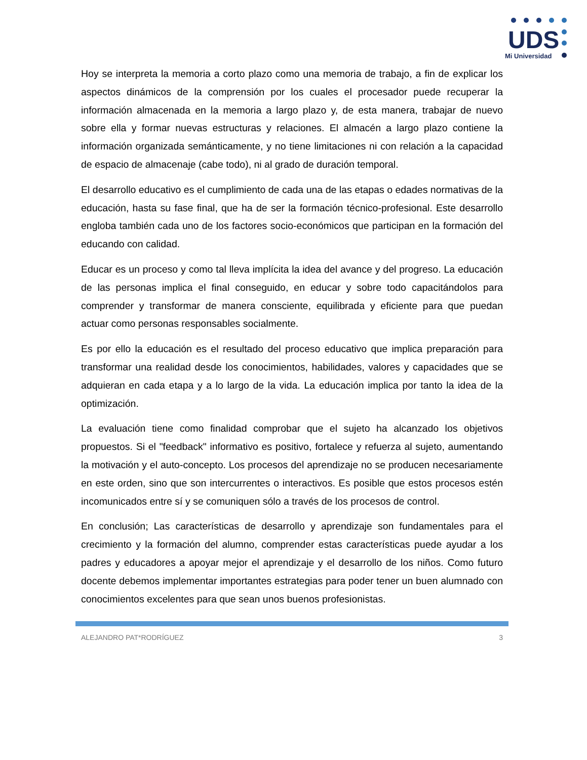UDS
Mi Universidad
Hoy se interpreta la memoria a corto plazo como una memoria de trabajo, a fin de explicar los aspectos dinámicos de la comprensión por los cuales el procesador puede recuperar la información almacenada en la memoria a largo plazo y, de esta manera, trabajar de nuevo sobre ella y formar nuevas estructuras y relaciones. El almacén a largo plazo contiene la información organizada semánticamente, y no tiene limitaciones ni con relación a la capacidad de espacio de almacenaje (cabe todo), ni al grado de duración temporal.
El desarrollo educativo es el cumplimiento de cada una de las etapas o edades normativas de la educación, hasta su fase final, que ha de ser la formación técnico-profesional. Este desarrollo engloba también cada uno de los factores socio-económicos que participan en la formación del educando con calidad.
Educar es un proceso y como tal lleva implícita la idea del avance y del progreso. La educación de las personas implica el final conseguido, en educar y sobre todo capacitándolos para comprender y transformar de manera consciente, equilibrada y eficiente para que puedan actuar como personas responsables socialmente.
Es por ello la educación es el resultado del proceso educativo que implica preparación para transformar una realidad desde los conocimientos, habilidades, valores y capacidades que se adquieran en cada etapa y a lo largo de la vida. La educación implica por tanto la idea de la optimización.
La evaluación tiene como finalidad comprobar que el sujeto ha alcanzado los objetivos propuestos. Si el "feedback" informativo es positivo, fortalece y refuerza al sujeto, aumentando la motivación y el auto-concepto. Los procesos del aprendizaje no se producen necesariamente en este orden, sino que son intercurrentes o interactivos. Es posible que estos procesos estén incomunicados entre sí y se comuniquen sólo a través de los procesos de control.
En conclusión; Las características de desarrollo y aprendizaje son fundamentales para el crecimiento y la formación del alumno, comprender estas características puede ayudar a los padres y educadores a apoyar mejor el aprendizaje y el desarrollo de los niños. Como futuro docente debemos implementar importantes estrategias para poder tener un buen alumnado con conocimientos excelentes para que sean unos buenos profesionistas.
ALEJANDRO PAT*RODRÍGUEZ 3